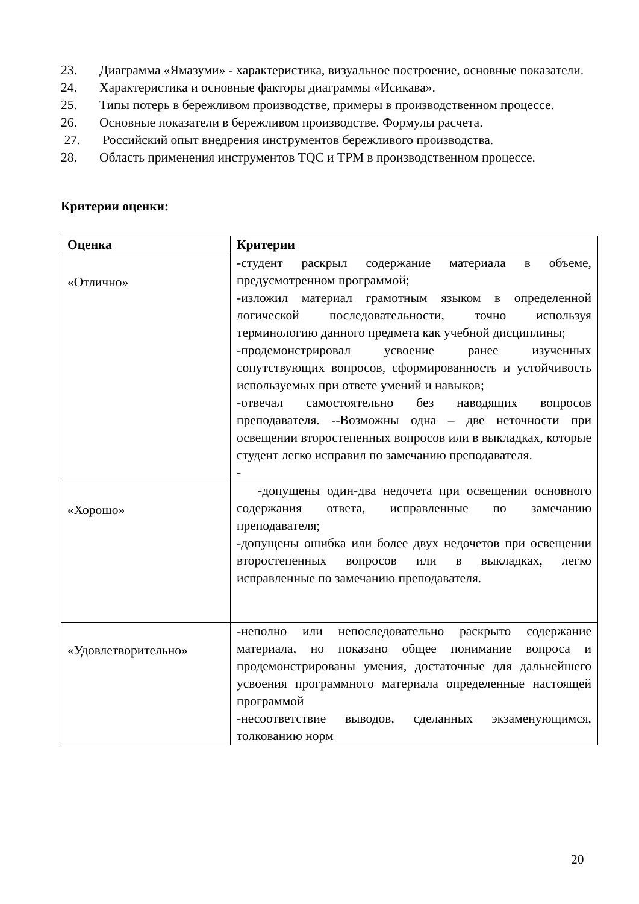23. Диаграмма «Ямазуми» - характеристика, визуальное построение, основные показатели.
24. Характеристика и основные факторы диаграммы «Исикава».
25. Типы потерь в бережливом производстве, примеры в производственном процессе.
26. Основные показатели в бережливом производстве. Формулы расчета.
27. Российский опыт внедрения инструментов бережливого производства.
28. Область применения инструментов TQC и TPM в производственном процессе.
Критерии оценки:
| Оценка | Критерии |
| --- | --- |
| «Отлично» | -студент раскрыл содержание материала в объеме, предусмотренном программой; -изложил материал грамотным языком в определенной логической последовательности, точно используя терминологию данного предмета как учебной дисциплины; -продемонстрировал усвоение ранее изученных сопутствующих вопросов, сформированность и устойчивость используемых при ответе умений и навыков; -отвечал самостоятельно без наводящих вопросов преподавателя. --Возможны одна – две неточности при освещении второстепенных вопросов или в выкладках, которые студент легко исправил по замечанию преподавателя. - |
| «Хорошо» | -допущены один-два недочета при освещении основного содержания ответа, исправленные по замечанию преподавателя; -допущены ошибка или более двух недочетов при освещении второстепенных вопросов или в выкладках, легко исправленные по замечанию преподавателя. |
| «Удовлетворительно» | -неполно или непоследовательно раскрыто содержание материала, но показано общее понимание вопроса и продемонстрированы умения, достаточные для дальнейшего усвоения программного материала определенные настоящей программой -несоответствие выводов, сделанных экзаменующимся, толкованию норм |
20